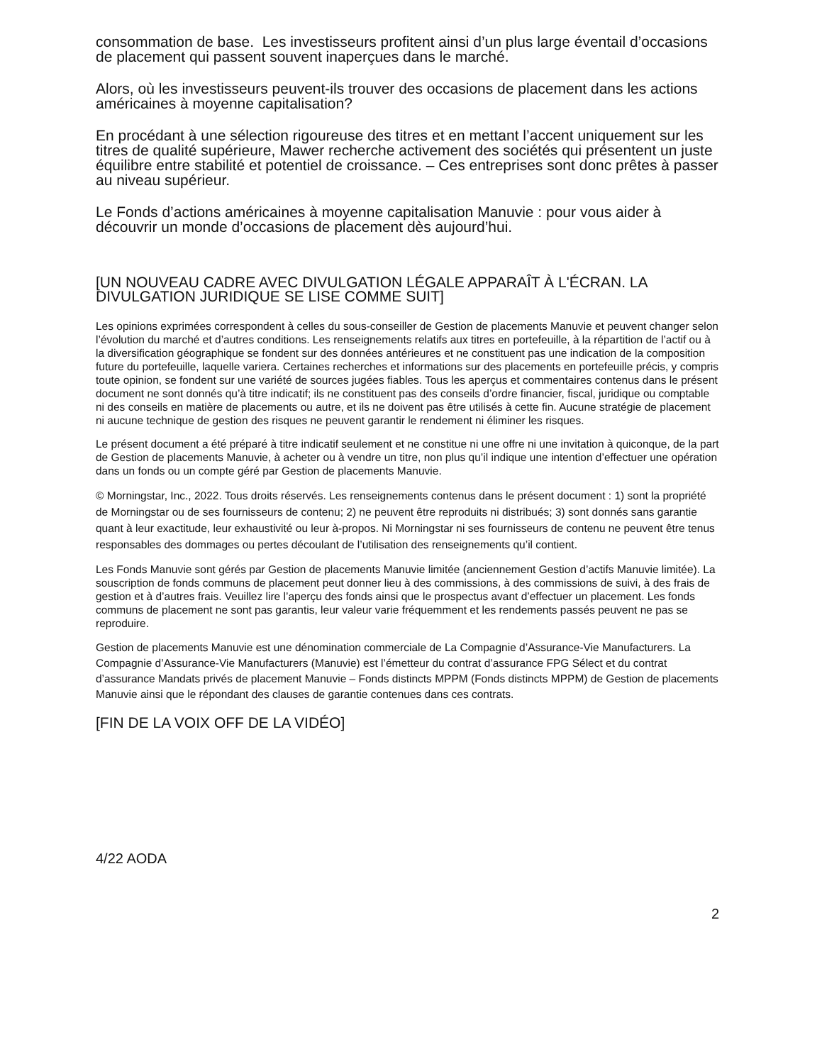consommation de base. Les investisseurs profitent ainsi d’un plus large éventail d’occasions de placement qui passent souvent inaperçues dans le marché.
Alors, où les investisseurs peuvent-ils trouver des occasions de placement dans les actions américaines à moyenne capitalisation?
En procédant à une sélection rigoureuse des titres et en mettant l’accent uniquement sur les titres de qualité supérieure, Mawer recherche activement des sociétés qui présentent un juste équilibre entre stabilité et potentiel de croissance. – Ces entreprises sont donc prêtes à passer au niveau supérieur.
Le Fonds d’actions américaines à moyenne capitalisation Manuvie : pour vous aider à découvrir un monde d’occasions de placement dès aujourd’hui.
[UN NOUVEAU CADRE AVEC DIVULGATION LÉGALE APPARAÎT À L'ÉCRAN. LA DIVULGATION JURIDIQUE SE LISE COMME SUIT]
Les opinions exprimées correspondent à celles du sous-conseiller de Gestion de placements Manuvie et peuvent changer selon l’évolution du marché et d’autres conditions. Les renseignements relatifs aux titres en portefeuille, à la répartition de l’actif ou à la diversification géographique se fondent sur des données antérieures et ne constituent pas une indication de la composition future du portefeuille, laquelle variera. Certaines recherches et informations sur des placements en portefeuille précis, y compris toute opinion, se fondent sur une variété de sources jugées fiables. Tous les aperçus et commentaires contenus dans le présent document ne sont donnés qu’à titre indicatif; ils ne constituent pas des conseils d’ordre financier, fiscal, juridique ou comptable ni des conseils en matière de placements ou autre, et ils ne doivent pas être utilisés à cette fin. Aucune stratégie de placement ni aucune technique de gestion des risques ne peuvent garantir le rendement ni éliminer les risques.
Le présent document a été préparé à titre indicatif seulement et ne constitue ni une offre ni une invitation à quiconque, de la part de Gestion de placements Manuvie, à acheter ou à vendre un titre, non plus qu’il indique une intention d’effectuer une opération dans un fonds ou un compte géré par Gestion de placements Manuvie.
© Morningstar, Inc., 2022. Tous droits réservés. Les renseignements contenus dans le présent document : 1) sont la propriété de Morningstar ou de ses fournisseurs de contenu; 2) ne peuvent être reproduits ni distribués; 3) sont donnés sans garantie quant à leur exactitude, leur exhaustivité ou leur à-propos. Ni Morningstar ni ses fournisseurs de contenu ne peuvent être tenus responsables des dommages ou pertes découlant de l’utilisation des renseignements qu’il contient.
Les Fonds Manuvie sont gérés par Gestion de placements Manuvie limitée (anciennement Gestion d’actifs Manuvie limitée). La souscription de fonds communs de placement peut donner lieu à des commissions, à des commissions de suivi, à des frais de gestion et à d’autres frais. Veuillez lire l’aperçu des fonds ainsi que le prospectus avant d’effectuer un placement. Les fonds communs de placement ne sont pas garantis, leur valeur varie fréquemment et les rendements passés peuvent ne pas se reproduire.
Gestion de placements Manuvie est une dénomination commerciale de La Compagnie d’Assurance-Vie Manufacturers. La Compagnie d’Assurance-Vie Manufacturers (Manuvie) est l’émetteur du contrat d’assurance FPG Sélect et du contrat d’assurance Mandats privés de placement Manuvie – Fonds distincts MPPM (Fonds distincts MPPM) de Gestion de placements Manuvie ainsi que le répondant des clauses de garantie contenues dans ces contrats.
[FIN DE LA VOIX OFF DE LA VIDÉO]
4/22 AODA
2